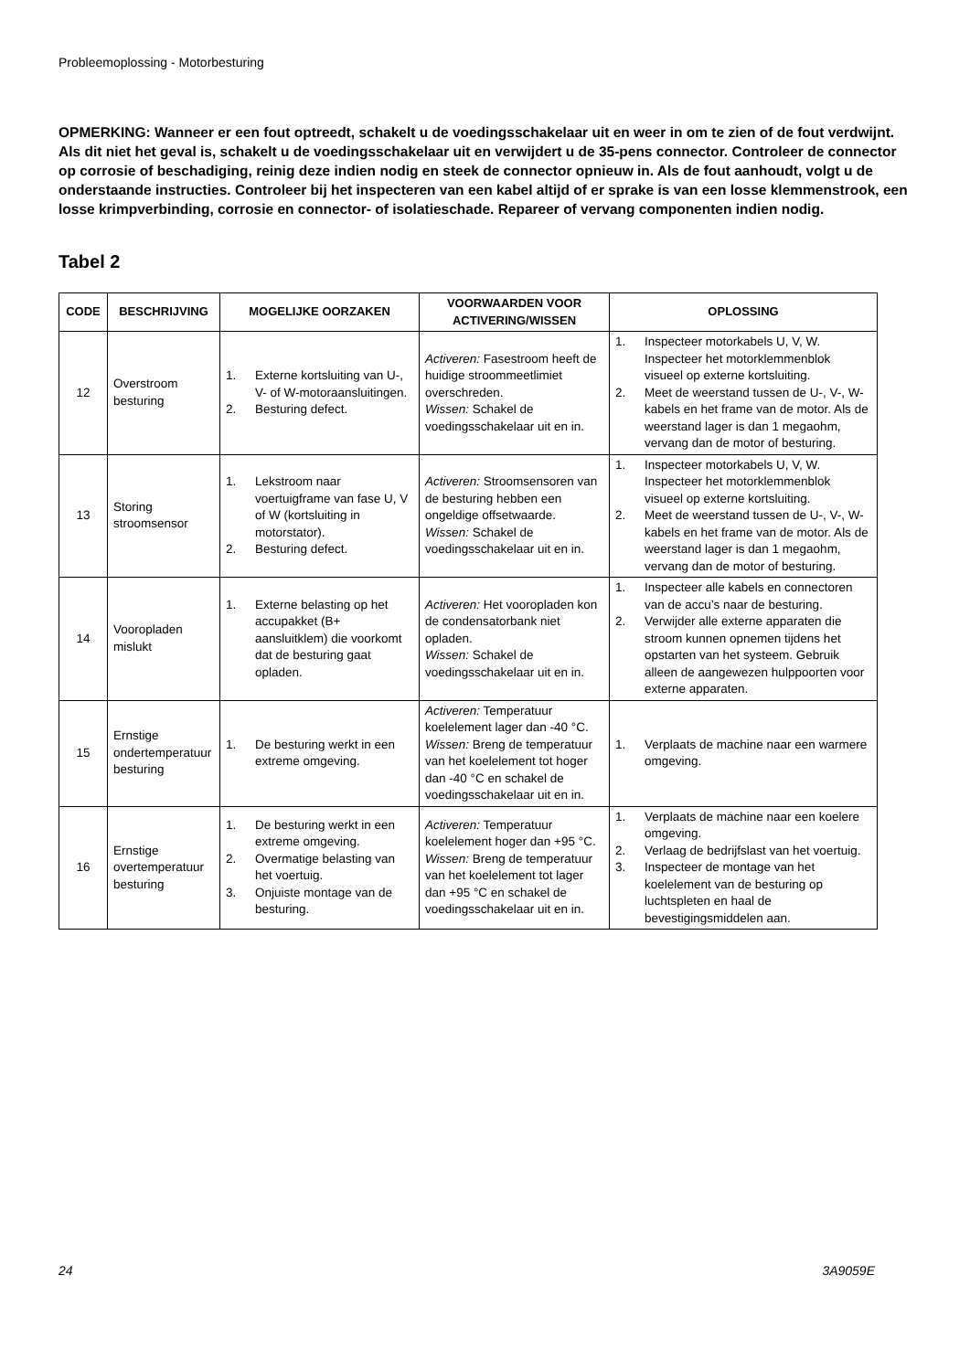Probleemoplossing - Motorbesturing
OPMERKING: Wanneer er een fout optreedt, schakelt u de voedingsschakelaar uit en weer in om te zien of de fout verdwijnt. Als dit niet het geval is, schakelt u de voedingsschakelaar uit en verwijdert u de 35-pens connector. Controleer de connector op corrosie of beschadiging, reinig deze indien nodig en steek de connector opnieuw in. Als de fout aanhoudt, volgt u de onderstaande instructies. Controleer bij het inspecteren van een kabel altijd of er sprake is van een losse klemmenstrook, een losse krimpverbinding, corrosie en connector- of isolatieschade. Repareer of vervang componenten indien nodig.
Tabel 2
| CODE | BESCHRIJVING | MOGELIJKE OORZAKEN | VOORWAARDEN VOOR ACTIVERING/WISSEN | OPLOSSING |
| --- | --- | --- | --- | --- |
| 12 | Overstroom besturing | 1. Externe kortsluiting van U-, V- of W-motoraansluitingen. 2. Besturing defect. | Activeren: Fasestroom heeft de huidige stroommeetlimiet overschreden. Wissen: Schakel de voedingsschakelaar uit en in. | 1. Inspecteer motorkabels U, V, W. Inspecteer het motorklemmenblok visueel op externe kortsluiting. 2. Meet de weerstand tussen de U-, V-, W-kabels en het frame van de motor. Als de weerstand lager is dan 1 megaohm, vervang dan de motor of besturing. |
| 13 | Storing stroomsensor | 1. Lekstroom naar voertuigframe van fase U, V of W (kortsluiting in motorstator). 2. Besturing defect. | Activeren: Stroomsensoren van de besturing hebben een ongeldige offsetwaarde. Wissen: Schakel de voedingsschakelaar uit en in. | 1. Inspecteer motorkabels U, V, W. Inspecteer het motorklemmenblok visueel op externe kortsluiting. 2. Meet de weerstand tussen de U-, V-, W-kabels en het frame van de motor. Als de weerstand lager is dan 1 megaohm, vervang dan de motor of besturing. |
| 14 | Vooropladen mislukt | 1. Externe belasting op het accupakket (B+ aansluitklem) die voorkomt dat de besturing gaat opladen. | Activeren: Het vooropladen kon de condensatorbank niet opladen. Wissen: Schakel de voedingsschakelaar uit en in. | 1. Inspecteer alle kabels en connectoren van de accu’s naar de besturing. 2. Verwijder alle externe apparaten die stroom kunnen opnemen tijdens het opstarten van het systeem. Gebruik alleen de aangewezen hulppoorten voor externe apparaten. |
| 15 | Ernstige ondertemperatuur besturing | 1. De besturing werkt in een extreme omgeving. | Activeren: Temperatuur koelelement lager dan -40 °C. Wissen: Breng de temperatuur van het koelelement tot hoger dan -40 °C en schakel de voedingsschakelaar uit en in. | 1. Verplaats de machine naar een warmere omgeving. |
| 16 | Ernstige overtemperatuur besturing | 1. De besturing werkt in een extreme omgeving. 2. Overmatige belasting van het voertuig. 3. Onjuiste montage van de besturing. | Activeren: Temperatuur koelelement hoger dan +95 °C. Wissen: Breng de temperatuur van het koelelement tot lager dan +95 °C en schakel de voedingsschakelaar uit en in. | 1. Verplaats de machine naar een koelere omgeving. 2. Verlaag de bedrijfslast van het voertuig. 3. Inspecteer de montage van het koelelement van de besturing op luchtspleten en haal de bevestigingsmiddelen aan. |
24 3A9059E